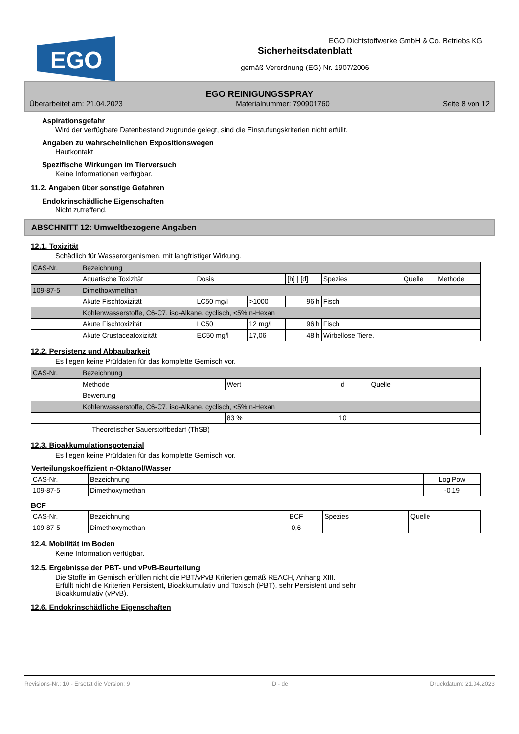EGO
EGO Dichtstoffwerke GmbH & Co. Betriebs KG
Sicherheitsdatenblatt
gemäß Verordnung (EG) Nr. 1907/2006
EGO REINIGUNGSSPRAY
Überarbeitet am: 21.04.2023 Materialnummer: 790901760 Seite 8 von 12
Aspirationsgefahr
Wird der verfügbare Datenbestand zugrunde gelegt, sind die Einstufungskriterien nicht erfüllt.
Angaben zu wahrscheinlichen Expositionswegen
Hautkontakt
Spezifische Wirkungen im Tierversuch
Keine Informationen verfügbar.
11.2. Angaben über sonstige Gefahren
Endokrinschädliche Eigenschaften
Nicht zutreffend.
ABSCHNITT 12: Umweltbezogene Angaben
12.1. Toxizität
Schädlich für Wasserorganismen, mit langfristiger Wirkung.
| CAS-Nr. | Bezeichnung | | | | | | |
| --- | --- | --- | --- | --- | --- | --- | --- |
| | Aquatische Toxizität | Dosis | | [h] / [d] | Spezies | Quelle | Methode |
| 109-87-5 | Dimethoxymethan | | | | | | |
| | Akute Fischtoxizität | LC50 mg/l | >1000 | 96 h | Fisch | | |
| | Kohlenwasserstoffe, C6-C7, iso-Alkane, cyclisch, <5% n-Hexan | | | | | | |
| | Akute Fischtoxizität | LC50 | 12 mg/l | 96 h | Fisch | | |
| | Akute Crustaceatoxizität | EC50 mg/l | 17,06 | 48 h | Wirbellose Tiere. | | |
12.2. Persistenz und Abbaubarkeit
Es liegen keine Prüfdaten für das komplette Gemisch vor.
| CAS-Nr. | Bezeichnung | | | |
| --- | --- | --- | --- | --- |
| | Methode | Wert | d | Quelle |
| | Bewertung | | | |
| | Kohlenwasserstoffe, C6-C7, iso-Alkane, cyclisch, <5% n-Hexan | | | |
| | | 83 % | 10 | |
| | Theoretischer Sauerstoffbedarf (ThSB) | | | |
12.3. Bioakkumulationspotenzial
Es liegen keine Prüfdaten für das komplette Gemisch vor.
Verteilungskoeffizient n-Oktanol/Wasser
| CAS-Nr. | Bezeichnung | Log Pow |
| --- | --- | --- |
| 109-87-5 | Dimethoxymethan | -0,19 |
BCF
| CAS-Nr. | Bezeichnung | BCF | Spezies | Quelle |
| --- | --- | --- | --- | --- |
| 109-87-5 | Dimethoxymethan | 0,6 | | |
12.4. Mobilität im Boden
Keine Information verfügbar.
12.5. Ergebnisse der PBT- und vPvB-Beurteilung
Die Stoffe im Gemisch erfüllen nicht die PBT/vPvB Kriterien gemäß REACH, Anhang XIII.
Erfüllt nicht die Kriterien Persistent, Bioakkumulativ und Toxisch (PBT), sehr Persistent und sehr
Bioakkumulativ (vPvB).
12.6. Endokrinschädliche Eigenschaften
Revisions-Nr.: 10 - Ersetzt die Version: 9 D - de Druckdatum: 21.04.2023